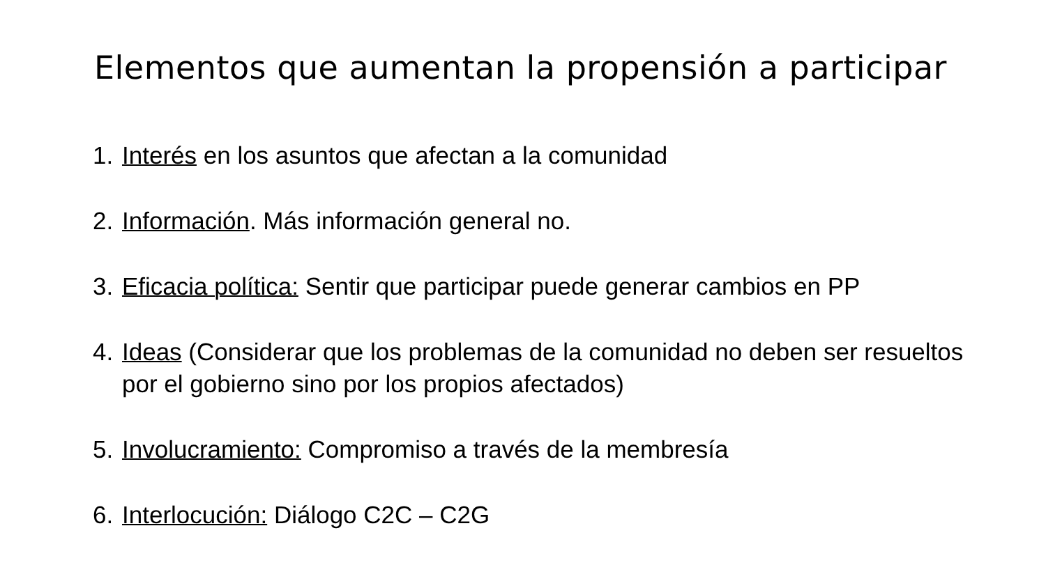Elementos que aumentan la propensión a participar
1. Interés en los asuntos que afectan a la comunidad
2. Información. Más información general no.
3. Eficacia política: Sentir que participar puede generar cambios en PP
4. Ideas (Considerar que los problemas de la comunidad no deben ser resueltos por el gobierno sino por los propios afectados)
5. Involucramiento: Compromiso a través de la membresía
6. Interlocución: Diálogo C2C – C2G